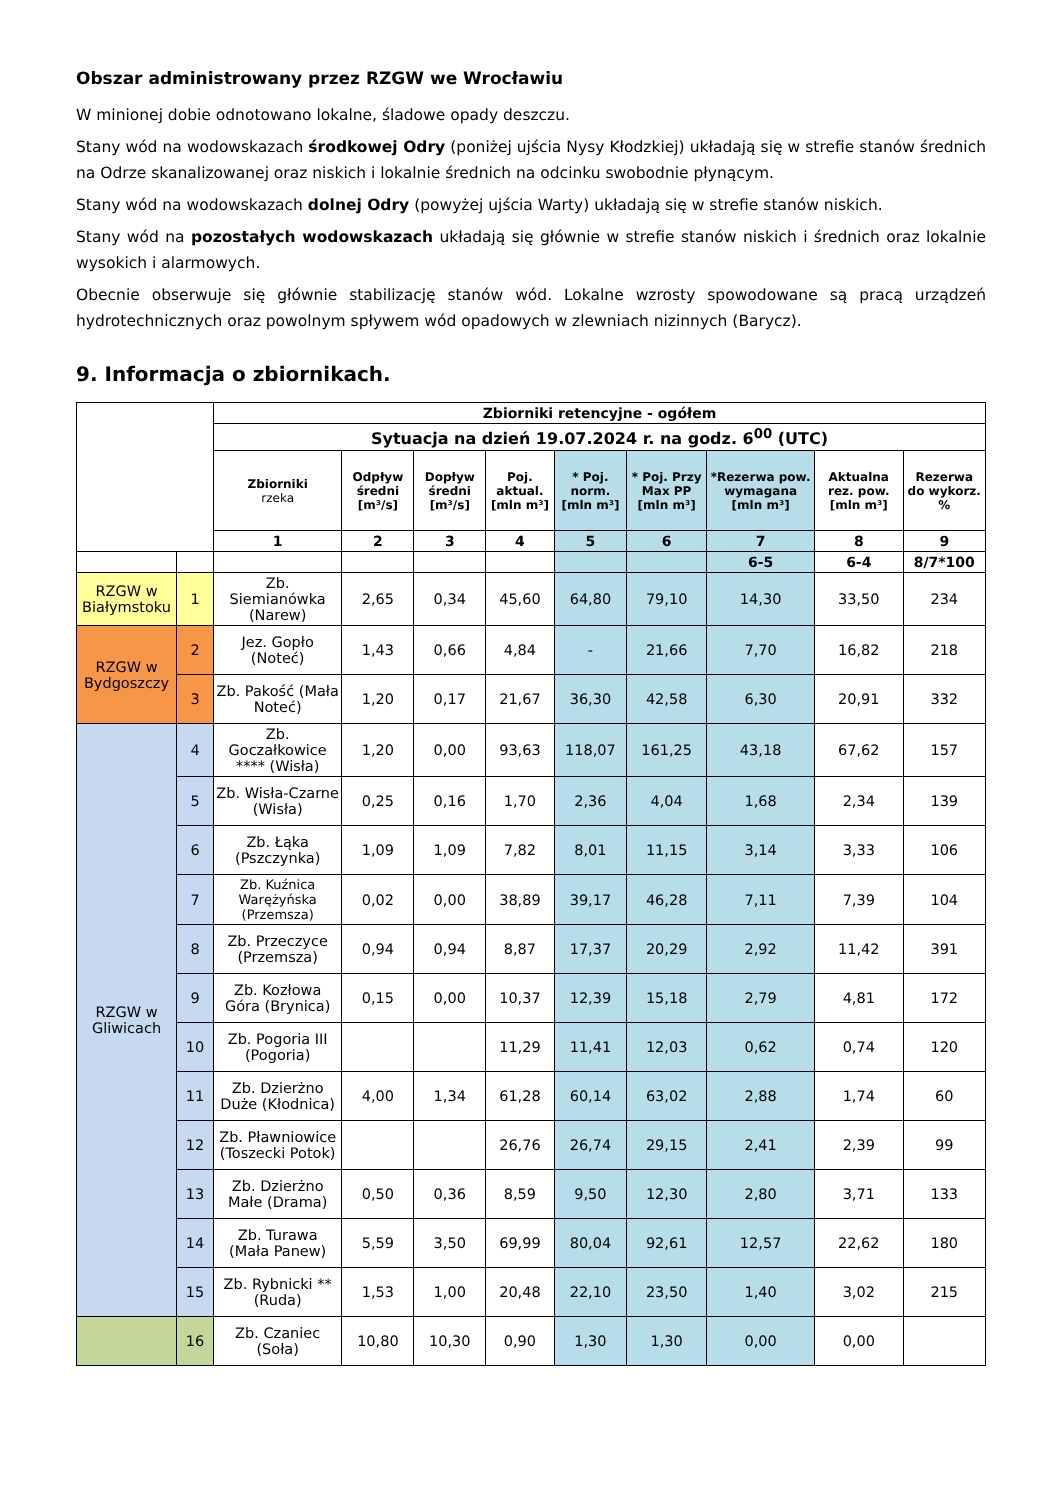Obszar administrowany przez RZGW we Wrocławiu
W minionej dobie odnotowano lokalne, śladowe opady deszczu.
Stany wód na wodowskazach środkowej Odry (poniżej ujścia Nysy Kłodzkiej) układają się w strefie stanów średnich na Odrze skanalizowanej oraz niskich i lokalnie średnich na odcinku swobodnie płynącym.
Stany wód na wodowskazach dolnej Odry (powyżej ujścia Warty) układają się w strefie stanów niskich.
Stany wód na pozostałych wodowskazach układają się głównie w strefie stanów niskich i średnich oraz lokalnie wysokich i alarmowych.
Obecnie obserwuje się głównie stabilizację stanów wód. Lokalne wzrosty spowodowane są pracą urządzeń hydrotechnicznych oraz powolnym spływem wód opadowych w zlewniach nizinnych (Barycz).
9. Informacja o zbiornikach.
| | | Zbiorniki retencyjne - ogółem | | | | | | | | |
| | | Sytuacja na dzień 19.07.2024 r. na godz. 6<sup>00</sup> (UTC) | | | | | | | | |
| | | Zbiorniki rzeka | Odpływ średni [m³/s] | Dopływ średni [m³/s] | Poj. aktual. [mln m³] | * Poj. norm. [mln m³] | * Poj. Przy Max PP [mln m³] | *Rezerwa pow. wymagana [mln m³] | Aktualna rez. pow. [mln m³] | Rezerwa do wykorz. % |
| | | 1 | 2 | 3 | 4 | 5 | 6 | 7 | 8 | 9 |
| | | | | | | | | 6-5 | 6-4 | 8/7*100 |
| RZGW w Białymstoku | 1 | Zb. Siemianówka (Narew) | 2,65 | 0,34 | 45,60 | 64,80 | 79,10 | 14,30 | 33,50 | 234 |
| RZGW w Bydgoszczy | 2 | Jez. Gopło (Noteć) | 1,43 | 0,66 | 4,84 | - | 21,66 | 7,70 | 16,82 | 218 |
| | 3 | Zb. Pakość (Mała Noteć) | 1,20 | 0,17 | 21,67 | 36,30 | 42,58 | 6,30 | 20,91 | 332 |
| RZGW w Gliwicach | 4 | Zb. Goczałkowice **** (Wisła) | 1,20 | 0,00 | 93,63 | 118,07 | 161,25 | 43,18 | 67,62 | 157 |
| | 5 | Zb. Wisła-Czarne (Wisła) | 0,25 | 0,16 | 1,70 | 2,36 | 4,04 | 1,68 | 2,34 | 139 |
| | 6 | Zb. Łąka (Pszczynka) | 1,09 | 1,09 | 7,82 | 8,01 | 11,15 | 3,14 | 3,33 | 106 |
| | 7 | Zb. Kuźnica Warężyńska (Przemsza) | 0,02 | 0,00 | 38,89 | 39,17 | 46,28 | 7,11 | 7,39 | 104 |
| | 8 | Zb. Przeczyce (Przemsza) | 0,94 | 0,94 | 8,87 | 17,37 | 20,29 | 2,92 | 11,42 | 391 |
| | 9 | Zb. Kozłowa Góra (Brynica) | 0,15 | 0,00 | 10,37 | 12,39 | 15,18 | 2,79 | 4,81 | 172 |
| | 10 | Zb. Pogoria III (Pogoria) | | | 11,29 | 11,41 | 12,03 | 0,62 | 0,74 | 120 |
| | 11 | Zb. Dzierżno Duże (Kłodnica) | 4,00 | 1,34 | 61,28 | 60,14 | 63,02 | 2,88 | 1,74 | 60 |
| | 12 | Zb. Pławniowice (Toszecki Potok) | | | 26,76 | 26,74 | 29,15 | 2,41 | 2,39 | 99 |
| | 13 | Zb. Dzierżno Małe (Drama) | 0,50 | 0,36 | 8,59 | 9,50 | 12,30 | 2,80 | 3,71 | 133 |
| | 14 | Zb. Turawa (Mała Panew) | 5,59 | 3,50 | 69,99 | 80,04 | 92,61 | 12,57 | 22,62 | 180 |
| | 15 | Zb. Rybnicki ** (Ruda) | 1,53 | 1,00 | 20,48 | 22,10 | 23,50 | 1,40 | 3,02 | 215 |
| | 16 | Zb. Czaniec (Soła) | 10,80 | 10,30 | 0,90 | 1,30 | 1,30 | 0,00 | 0,00 | |